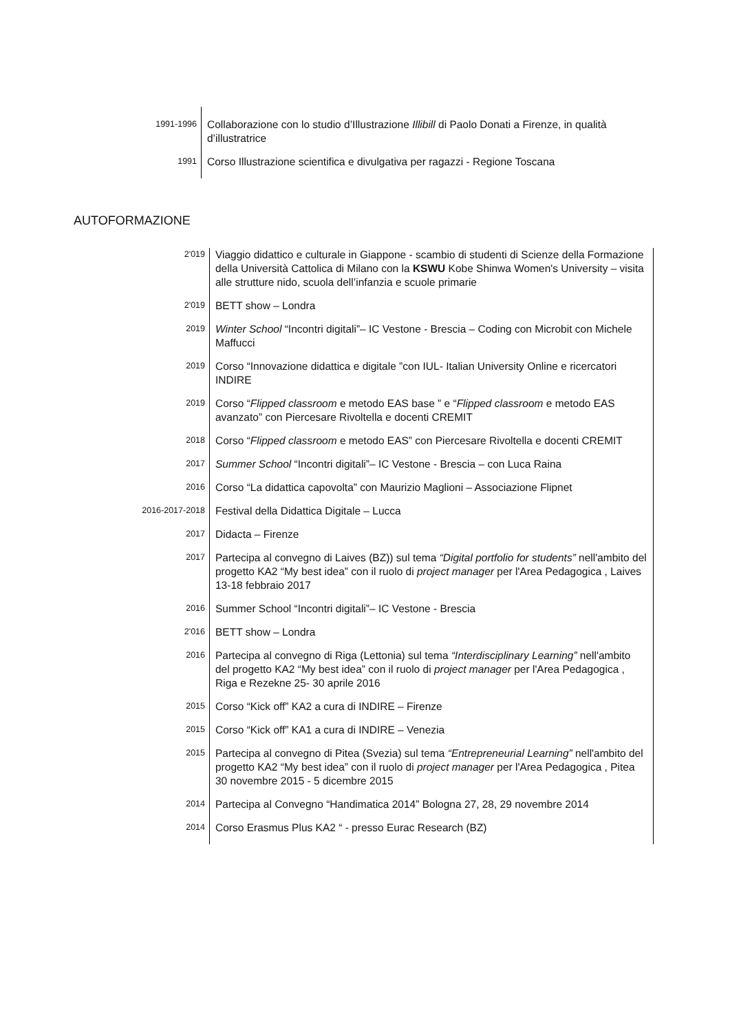| 1991-1996 | Collaborazione con lo studio d’Illustrazione Illibill di Paolo Donati a Firenze, in qualità d’illustratrice |
| 1991 | Corso Illustrazione scientifica e divulgativa per ragazzi - Regione Toscana |
AUTOFORMAZIONE
| 2'019 | Viaggio didattico e culturale in Giappone - scambio di studenti di Scienze della Formazione della Università Cattolica di Milano con la KSWU Kobe Shinwa Women's University – visita alle strutture nido, scuola dell’infanzia e scuole primarie |
| 2'019 | BETT show – Londra |
| 2019 | Winter School “Incontri digitali”– IC Vestone - Brescia – Coding con Microbit con Michele Maffucci |
| 2019 | Corso “Innovazione didattica e digitale ”con IUL- Italian University Online e ricercatori INDIRE |
| 2019 | Corso “ Flipped classroom e metodo EAS base ” e “ Flipped classroom e metodo EAS avanzato” con Piercesare Rivoltella e docenti CREMIT |
| 2018 | Corso “ Flipped classroom e metodo EAS” con Piercesare Rivoltella e docenti CREMIT |
| 2017 | Summer School “Incontri digitali”– IC Vestone - Brescia – con Luca Raina |
| 2016 | Corso “La didattica capovolta” con Maurizio Maglioni – Associazione Flipnet |
| 2016-2017-2018 | Festival della Didattica Digitale – Lucca |
| 2017 | Didacta – Firenze |
| 2017 | Partecipa al convegno di Laives (BZ)) sul tema “Digital portfolio for students” nell'ambito del progetto KA2 “My best idea” con il ruolo di project manager per l'Area Pedagogica , Laives 13-18 febbraio 2017 |
| 2016 | Summer School “Incontri digitali”– IC Vestone - Brescia |
| 2'016 | BETT show – Londra |
| 2016 | Partecipa al convegno di Riga (Lettonia) sul tema “Interdisciplinary Learning” nell'ambito del progetto KA2 “My best idea” con il ruolo di project manager per l'Area Pedagogica , Riga e Rezekne 25- 30 aprile 2016 |
| 2015 | Corso “Kick off” KA2 a cura di INDIRE – Firenze |
| 2015 | Corso “Kick off” KA1 a cura di INDIRE – Venezia |
| 2015 | Partecipa al convegno di Pitea (Svezia) sul tema “Entrepreneurial Learning” nell'ambito del progetto KA2 “My best idea” con il ruolo di project manager per l'Area Pedagogica , Pitea 30 novembre 2015 - 5 dicembre 2015 |
| 2014 | Partecipa al Convegno “Handimatica 2014” Bologna 27, 28, 29 novembre 2014 |
| 2014 | Corso Erasmus Plus KA2 “ - presso Eurac Research (BZ) |